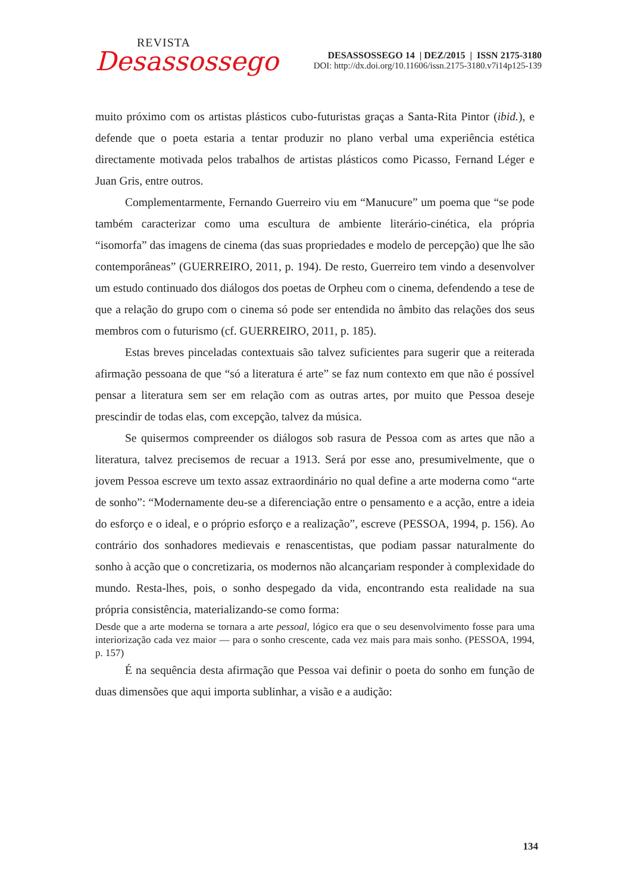REVISTA
Desassossego
DESASSOSSEGO 14 | DEZ/2015 | ISSN 2175-3180
DOI: http://dx.doi.org/10.11606/issn.2175-3180.v7i14p125-139
muito próximo com os artistas plásticos cubo-futuristas graças a Santa-Rita Pintor (ibid.), e defende que o poeta estaria a tentar produzir no plano verbal uma experiência estética directamente motivada pelos trabalhos de artistas plásticos como Picasso, Fernand Léger e Juan Gris, entre outros.
Complementarmente, Fernando Guerreiro viu em “Manucure” um poema que “se pode também caracterizar como uma escultura de ambiente literário-cinética, ela própria “isomorfa” das imagens de cinema (das suas propriedades e modelo de percepção) que lhe são contemporâneas” (GUERREIRO, 2011, p. 194). De resto, Guerreiro tem vindo a desenvolver um estudo continuado dos diálogos dos poetas de Orpheu com o cinema, defendendo a tese de que a relação do grupo com o cinema só pode ser entendida no âmbito das relações dos seus membros com o futurismo (cf. GUERREIRO, 2011, p. 185).
Estas breves pinceladas contextuais são talvez suficientes para sugerir que a reiterada afirmação pessoana de que “só a literatura é arte” se faz num contexto em que não é possível pensar a literatura sem ser em relação com as outras artes, por muito que Pessoa deseje prescindir de todas elas, com excepção, talvez da música.
Se quisermos compreender os diálogos sob rasura de Pessoa com as artes que não a literatura, talvez precisemos de recuar a 1913. Será por esse ano, presumivelmente, que o jovem Pessoa escreve um texto assaz extraordinário no qual define a arte moderna como “arte de sonho”: “Modernamente deu-se a diferenciação entre o pensamento e a acção, entre a ideia do esforço e o ideal, e o próprio esforço e a realização”, escreve (PESSOA, 1994, p. 156). Ao contrário dos sonhadores medievais e renascentistas, que podiam passar naturalmente do sonho à acção que o concretizaria, os modernos não alcançariam responder à complexidade do mundo. Resta-lhes, pois, o sonho despegado da vida, encontrando esta realidade na sua própria consistência, materializando-se como forma:
Desde que a arte moderna se tornara a arte pessoal, lógico era que o seu desenvolvimento fosse para uma interiorização cada vez maior — para o sonho crescente, cada vez mais para mais sonho. (PESSOA, 1994, p. 157)
É na sequência desta afirmação que Pessoa vai definir o poeta do sonho em função de duas dimensões que aqui importa sublinhar, a visão e a audição:
134